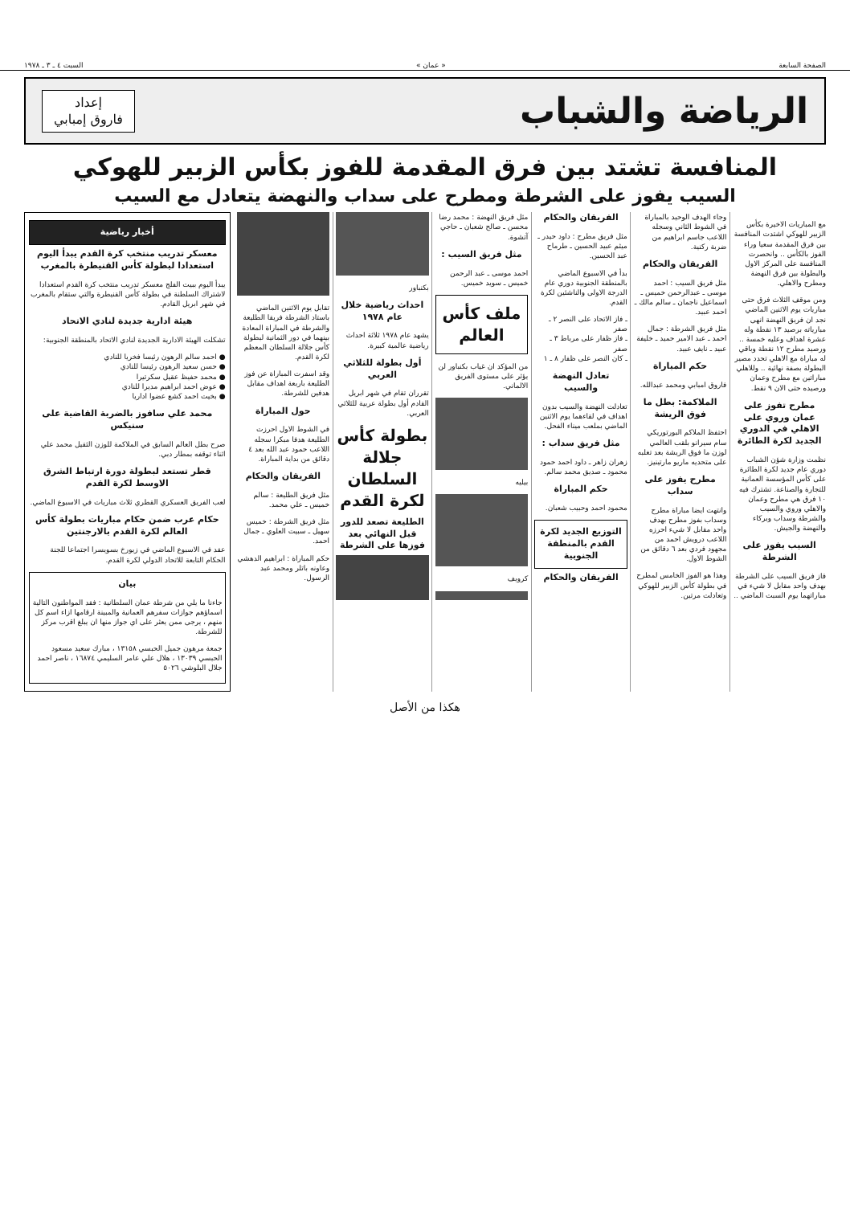الصفحة السابعة « عمان » السبت ٤ ـ ٣ ـ ١٩٧٨
الرياضة والشباب
إعداد
فاروق إمبابي
المنافسة تشتد بين فرق المقدمة للفوز بكأس الزبير للهوكي
السيب يفوز على الشرطة ومطرح على سداب والنهضة يتعادل مع السيب
مع المباريات الاخيرة بكأس الزبير للهوكي اشتدت المنافسة بين فرق المقدمة سعيا وراء الفوز بالكأس .. وانحصرت المنافسة على المركز الاول والبطولة بين فرق النهضة ومطرح والاهلي.
ومن موقف الثلاث فرق حتى مباريات يوم الاثنين الماضي نجد ان فريق النهضة انهى مبارياته برصيد ١٣ نقطة وله عشرة اهداف وعليه خمسة .. ورصيد مطرح ١٢ نقطة وباقي له مباراة مع الاهلي تحدد مصير البطولة بصفة نهائية .. وللاهلي مباراتين مع مطرح وعمان ورصيده حتى الان ٩ نقط.
مطرح تفوز على عمان وروي على الاهلي في الدوري الجديد لكرة الطائرة
نظمت وزارة شؤن الشباب دوري عام جديد لكرة الطائرة على كأس المؤسسة العمانية للتجارة والصناعة. تشترك فيه ١٠ فرق هي مطرح وعمان والاهلي وروي والسيب والشرطة وسداب وبركاء والنهضة والجيش.
السيب يفوز على الشرطة
فاز فريق السيب على الشرطة بهدف واحد مقابل لا شيء في مباراتهما يوم السبت الماضي .. وجاء الهدف الوحيد بالمباراة في الشوط الثاني وسجله اللاعب جاسم ابراهيم من ضربة ركنية.
الفريقان والحكام
مثل فريق السيب : احمد موسى ـ عبدالرحمن خميس ـ اسماعيل ناجمان ـ سالم مالك ـ احمد عبيد.
مثل فريق الشرطة : جمال احمد ـ عبد الامير حميد ـ خليفة عبيد ـ نايف عبيد.
حكم المباراة
فاروق امبابي ومحمد عبدالله.
الملاكمة: بطل ما فوق الريشة
احتفظ الملاكم البورتوريكي سام سيرانو بلقب العالمي لوزن ما فوق الريشة بعد تغلبه على متحديه ماريو مارتينيز.
مطرح يفوز على سداب
وانتهت ايضا مباراة مطرح وسداب بفوز مطرح بهدف واحد مقابل لا شيء احرزه اللاعب درويش احمد من مجهود فردي بعد ٦ دقائق من الشوط الاول.
وهذا هو الفوز الخامس لمطرح في بطولة كأس الزبير للهوكي وتعادلت مرتين.
الفريقان والحكام
مثل فريق مطرح : داود حيدر ـ ميثم عبيد الحسين ـ طرماح عبد الحسين.
بدأ في الاسبوع الماضي بالمنطقة الجنوبية دوري عام الدرجة الاولى والناشئين لكرة القدم.
ـ فاز الاتحاد على النصر ٢ ـ صفر
ـ فاز ظفار على مرباط ٣ ـ صفر
ـ كان النصر على ظفار ٨ ـ ١
تعادل النهضة والسيب
تعادلت النهضة والسيب بدون اهداف في لقاءهما يوم الاثنين الماضي بملعب ميناء الفحل.
مثل فريق سداب :
زهران زاهر ـ داود احمد حمود محمود ـ صديق محمد سالم.
حكم المباراة
محمود احمد وحبيب شعبان.
التوزيع الجديد لكرة القدم بالمنطقة الجنوبية
الفريقان والحكام
مثل فريق النهضة : محمد رضا محسن ـ صالح شعبان ـ حاجي آتشوة.
مثل فريق السيب :
احمد موسى ـ عبد الرحمن خميس ـ سويد خميس.
ملف كأس العالم
من المؤكد ان غياب بكنباور لن يؤثر على مستوى الفريق الالماني.
بيليه
كرويف
بكنباور
احداث رياضية خلال عام ١٩٧٨
يشهد عام ١٩٧٨ ثلاثة احداث رياضية عالمية كبيرة.
أول بطولة للثلاثي العربي
تقرران تقام في شهر ابريل القادم أول بطولة عربية للثلاثي العربي.
بطولة كأس جلالة السلطان لكرة القدم
الطليعة تصعد للدور قبل النهائي بعد فوزها على الشرطة
تقابل يوم الاثنين الماضي باستاد الشرطة فريقا الطليعة والشرطة في المباراة المعادة بينهما في دور الثمانية لبطولة كأس جلالة السلطان المعظم لكرة القدم.
وقد اسفرت المباراة عن فوز الطليعة باربعة اهداف مقابل هدفين للشرطة.
حول المباراة
في الشوط الاول احرزت الطليعة هدفا مبكرا سجله اللاعب حمود عبد الله بعد ٤ دقائق من بداية المباراة.
الفريقان والحكام
مثل فريق الطليعة : سالم خميس ـ علي محمد.
مثل فريق الشرطة : خميس سهيل ـ سبيت العلوي ـ جمال احمد.
حكم المباراة : ابراهيم الدهشي وعاونه باتلر ومحمد عبد الرسول.
أخبار رياضية
معسكر تدريب منتخب كرة القدم يبدأ اليوم استعدادا لبطولة كأس القنيطرة بالمغرب
يبدأ اليوم ببيت الفلج معسكر تدريب منتخب كرة القدم استعدادا لاشتراك السلطنة في بطولة كأس القنيطرة والتي ستقام بالمغرب في شهر ابريل القادم.
هيئة ادارية جديدة لنادي الاتحاد
تشكلت الهيئة الادارية الجديدة لنادي الاتحاد بالمنطقة الجنوبية:
● احمد سالم الرهون رئيسا فخريا للنادي
● حسن سعيد الرهون رئيسا للنادي
● محمد حفيظ عقيل سكرتيرا
● عوض احمد ابراهيم مديرا للنادي
● بخيت احمد كشع عضوا اداريا
محمد علي سافوز بالضربة القاضية على سنيكس
صرح بطل العالم السابق في الملاكمة للوزن الثقيل محمد علي اثناء توقفه بمطار دبي.
قطر تستعد لبطولة دورة ارتباط الشرق الاوسط لكرة القدم
لعب الفريق العسكري القطري ثلاث مباريات في الاسبوع الماضي.
حكام عرب ضمن حكام مباريات بطولة كأس العالم لكرة القدم بالارجنتين
عقد في الاسبوع الماضي في زيورخ بسويسرا اجتماعا للجنة الحكام التابعة للاتحاد الدولي لكرة القدم.
بيان
جاءنا ما يلي من شرطة عمان السلطانية : فقد المواطنون التالية اسماؤهم جوازات سفرهم العمانية والمبينة ارقامها ازاء اسم كل منهم ، يرجى ممن يعثر على اي جواز منها ان يبلغ اقرب مركز للشرطة.
جمعة مرهون جميل الحبسي ١٣١٥٨ ، مبارك سعيد مسعود الحبسي ١٣٠٣٩ ، هلال علي عامر السليمي ١٦٨٧٤ ، ناصر احمد جلال البلوشي ٥٠٢٦
هكذا من الأصل